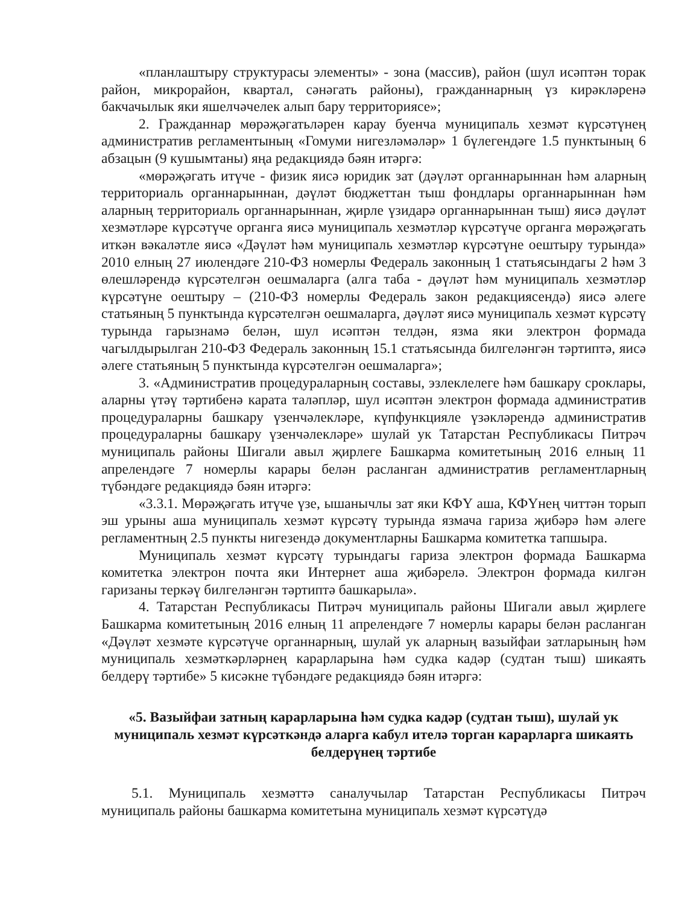«планлаштыру структурасы элементы» - зона (массив), район (шул исәптән торак район, микрорайон, квартал, сәнәгать районы), гражданнарның үз кирәкләренә бакчачылык яки яшелчәчелек алып бару территориясе»;
2. Гражданнар мөрәҗәгатьләрен карау буенча муниципаль хезмәт күрсәтүнең административ регламентының «Гомуми нигезләмәләр» 1 бүлегендәге 1.5 пунктының 6 абзацын (9 кушымтаны) яңа редакциядә бәян итәргә:
«мөрәҗәгать итүче - физик яисә юридик зат (дәүләт органнарыннан һәм аларның территориаль органнарыннан, дәүләт бюджеттан тыш фондлары органнарыннан һәм аларның территориаль органнарыннан, җирле үзидарә органнарыннан тыш) яисә дәүләт хезмәтләре күрсәтүче органга яисә муниципаль хезмәтләр күрсәтүче органга мөрәҗәгать иткән вәкаләтле яисә «Дәүләт һәм муниципаль хезмәтләр күрсәтүне оештыру турында» 2010 елның 27 июлендәге 210-ФЗ номерлы Федераль законның 1 статьясындагы 2 һәм 3 өлешләрендә күрсәтелгән оешмаларга (алга таба - дәүләт һәм муниципаль хезмәтләр күрсәтүне оештыру – (210-ФЗ номерлы Федераль закон редакциясендә) яисә әлеге статьяның 5 пунктында күрсәтелгән оешмаларга, дәүләт яисә муниципаль хезмәт күрсәтү турында гарызнамә белән, шул исәптән телдән, язма яки электрон формада чагылдырылган 210-ФЗ Федераль законның 15.1 статьясында билгеләнгән тәртиптә, яисә әлеге статьяның 5 пунктында күрсәтелгән оешмаларга»;
3. «Административ процедураларның составы, эзлеклелеге һәм башкару сроклары, аларны үтәү тәртибенә карата таләпләр, шул исәптән электрон формада административ процедураларны башкару үзенчәлекләре, күпфункцияле үзәкләрендә административ процедураларны башкару үзенчәлекләре» шулай ук Татарстан Республикасы Питрәч муниципаль районы Шигали авыл җирлеге Башкарма комитетының 2016 елның 11 апрелендәге 7 номерлы карары белән расланган административ регламентларның түбәндәге редакциядә бәян итәргә:
«3.3.1. Мөрәҗәгать итүче үзе, ышанычлы зат яки КФҮ аша, КФҮнең читтән торып эш урыны аша муниципаль хезмәт күрсәтү турында язмача гариза җибәрә һәм әлеге регламентның 2.5 пункты нигезендә документларны Башкарма комитетка тапшыра.
Муниципаль хезмәт күрсәтү турындагы гариза электрон формада Башкарма комитетка электрон почта яки Интернет аша җибәрелә. Электрон формада килгән гаризаны теркәү билгеләнгән тәртиптә башкарыла».
4. Татарстан Республикасы Питрәч муниципаль районы Шигали авыл җирлеге Башкарма комитетының 2016 елның 11 апрелендәге 7 номерлы карары белән расланган «Дәүләт хезмәте күрсәтүче органнарның, шулай ук аларның вазыйфаи затларының һәм муниципаль хезмәткәрләрнең карарларына һәм судка кадәр (судтан тыш) шикаять белдерү тәртибе» 5 кисәкне түбәндәге редакциядә бәян итәргә:
«5. Вазыйфаи затның карарларына һәм судка кадәр (судтан тыш), шулай ук муниципаль хезмәт күрсәткәндә аларга кабул ителә торган карарларга шикаять белдерүнең тәртибе
5.1. Муниципаль хезмәттә саналучылар Татарстан Республикасы Питрәч муниципаль районы башкарма комитетына муниципаль хезмәт күрсәтүдә